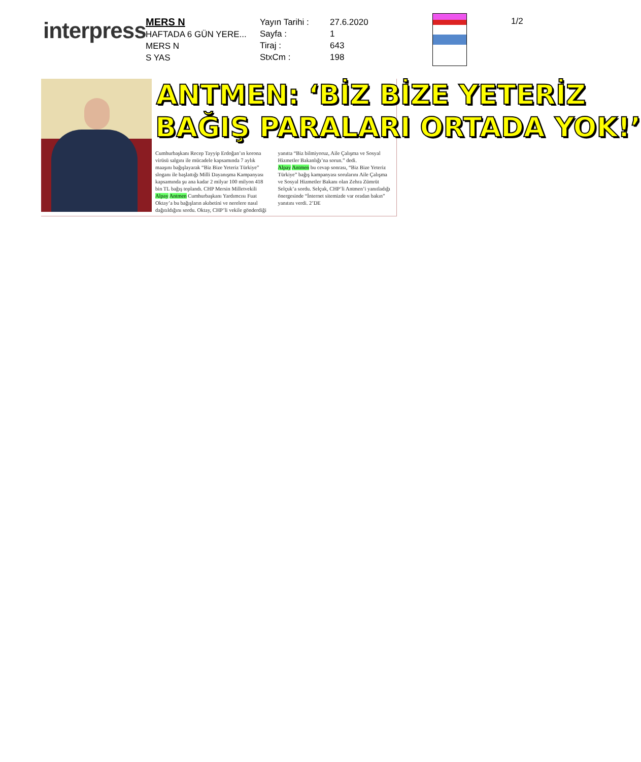interpress
MERS N
HAFTADA 6 GÜN YERE...
MERS N
S YAS
Yayın Tarihi :
Sayfa :
Tiraj :
StxCm :
27.6.2020
1
643
198
1/2
ANTMEN: ‘BİZ BİZE YETERİZ
BAĞIŞ PARALARI ORTADA YOK!’
Cumhurbaşkanı Recep Tayyip Erdoğan’ın korona virüsü salgını ile mücadele kapsamında 7 aylık maaşını bağışlayarak “Biz Bize Yeteriz Türkiye” sloganı ile başlattığı Milli Dayanışma Kampanyası kapsamında şu ana kadar 2 milyar 100 milyon 418 bin TL bağış toplandı. CHP Mersin Milletvekili Alpay Antmen Cumhurbaşkanı Yardımcısı Fuat Oktay’a bu bağışların akıbetini ve nerelere nasıl dağıtıldığını sordu. Oktay, CHP’li vekile gönderdiği yanıtta “Biz bilmiyoruz, Aile Çalışma ve Sosyal Hizmetler Bakanlığı’na sorun.” dedi.
Alpay Antmen bu cevap sonrası, “Biz Bize Yeteriz Türkiye” bağış kampanyası sorularını Aile Çalışma ve Sosyal Hizmetler Bakanı olan Zehra Zümrüt Selçuk’a sordu. Selçuk, CHP’li Antmen’i yanıtladığı önergesinde “İnternet sitemizde var oradan bakın” yanıtını verdi. 2’DE